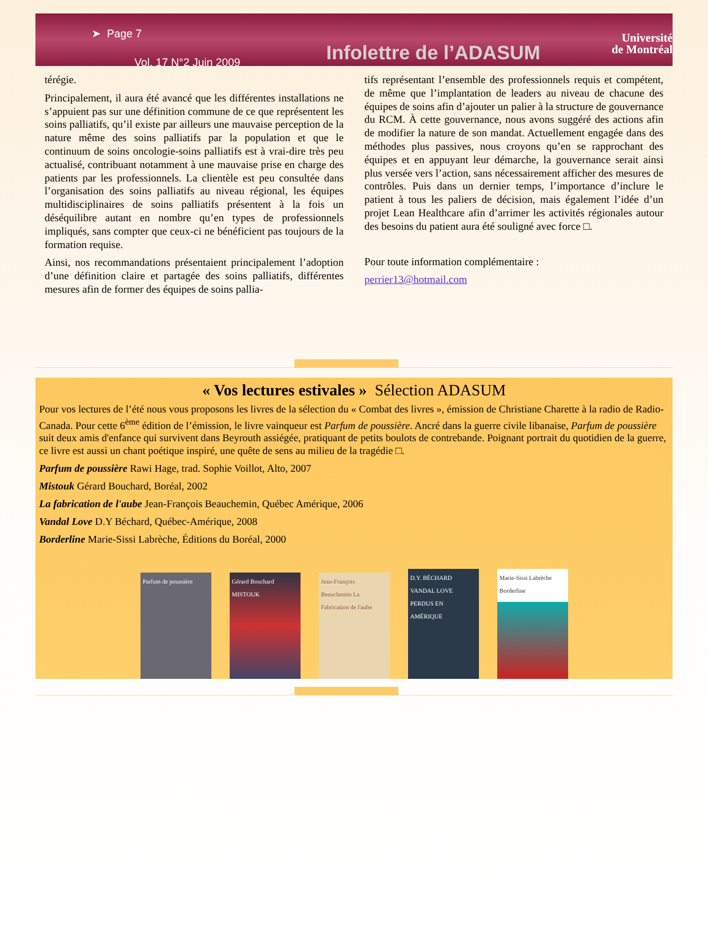➤ Page 7
Vol. 17 N°2 Juin 2009
Infolettre de l’ADASUM
Université
de Montréal
térégie.
Principalement, il aura été avancé que les différentes installations ne s’appuient pas sur une définition commune de ce que représentent les soins palliatifs, qu’il existe par ailleurs une mauvaise perception de la nature même des soins palliatifs par la population et que le continuum de soins oncologie-soins palliatifs est à vrai-dire très peu actualisé, contribuant notamment à une mauvaise prise en charge des patients par les professionnels. La clientèle est peu consultée dans l’organisation des soins palliatifs au niveau régional, les équipes multidisciplinaires de soins palliatifs présentent à la fois un déséquilibre autant en nombre qu’en types de professionnels impliqués, sans compter que ceux-ci ne bénéficient pas toujours de la formation requise.
Ainsi, nos recommandations présentaient principalement l’adoption d’une définition claire et partagée des soins palliatifs, différentes mesures afin de former des équipes de soins pallia-
tifs représentant l’ensemble des professionnels requis et compétent, de même que l’implantation de leaders au niveau de chacune des équipes de soins afin d’ajouter un palier à la structure de gouvernance du RCM. À cette gouvernance, nous avons suggéré des actions afin de modifier la nature de son mandat. Actuellement engagée dans des méthodes plus passives, nous croyons qu’en se rapprochant des équipes et en appuyant leur démarche, la gouvernance serait ainsi plus versée vers l’action, sans nécessairement afficher des mesures de contrôles. Puis dans un dernier temps, l’importance d’inclure le patient à tous les paliers de décision, mais également l’idée d’un projet Lean Healthcare afin d’arrimer les activités régionales autour des besoins du patient aura été souligné avec force □.
Pour toute information complémentaire :
perrier13@hotmail.com
« Vos lectures estivales » Sélection ADASUM
Pour vos lectures de l’été nous vous proposons les livres de la sélection du « Combat des livres », émission de Christiane Charette à la radio de Radio-Canada. Pour cette 6<sup>ème</sup> édition de l’émission, le livre vainqueur est Parfum de poussière. Ancré dans la guerre civile libanaise, Parfum de poussière suit deux amis d'enfance qui survivent dans Beyrouth assiégée, pratiquant de petits boulots de contrebande. Poignant portrait du quotidien de la guerre, ce livre est aussi un chant poétique inspiré, une quête de sens au milieu de la tragédie □.
Parfum de poussière Rawi Hage, trad. Sophie Voillot, Alto, 2007
Mistouk Gérard Bouchard, Boréal, 2002
La fabrication de l'aube Jean-François Beauchemin, Québec Amérique, 2006
Vandal Love D.Y Béchard, Québec-Amérique, 2008
Borderline Marie-Sissi Labrèche, Éditions du Boréal, 2000
Parfum de poussière
Gérard Bouchard MISTOUK
Jean-François Beauchemin La Fabrication de l'aube
D.Y. BÉCHARD VANDAL LOVE PERDUS EN AMÉRIQUE
Marie-Sissi Labrèche Borderline